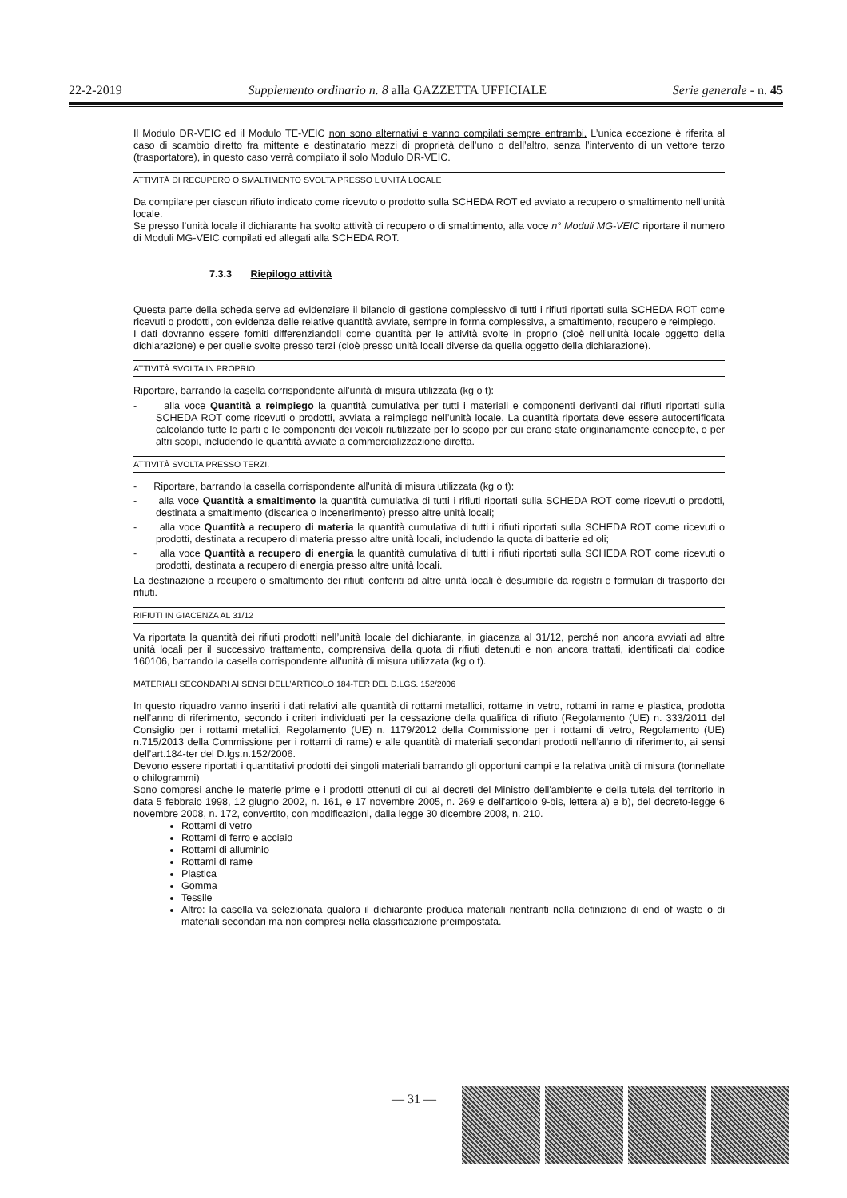22-2-2019 Supplemento ordinario n. 8 alla GAZZETTA UFFICIALE Serie generale - n. 45
Il Modulo DR-VEIC ed il Modulo TE-VEIC non sono alternativi e vanno compilati sempre entrambi. L’unica eccezione è riferita al caso di scambio diretto fra mittente e destinatario mezzi di proprietà dell’uno o dell’altro, senza l’intervento di un vettore terzo (trasportatore), in questo caso verrà compilato il solo Modulo DR-VEIC.
ATTIVITÀ DI RECUPERO O SMALTIMENTO SVOLTA PRESSO L'UNITÀ LOCALE
Da compilare per ciascun rifiuto indicato come ricevuto o prodotto sulla SCHEDA ROT ed avviato a recupero o smaltimento nell’unità locale.
Se presso l’unità locale il dichiarante ha svolto attività di recupero o di smaltimento, alla voce n° Moduli MG-VEIC riportare il numero di Moduli MG-VEIC compilati ed allegati alla SCHEDA ROT.
7.3.3 Riepilogo attività
Questa parte della scheda serve ad evidenziare il bilancio di gestione complessivo di tutti i rifiuti riportati sulla SCHEDA ROT come ricevuti o prodotti, con evidenza delle relative quantità avviate, sempre in forma complessiva, a smaltimento, recupero e reimpiego.
I dati dovranno essere forniti differenziandoli come quantità per le attività svolte in proprio (cioè nell’unità locale oggetto della dichiarazione) e per quelle svolte presso terzi (cioè presso unità locali diverse da quella oggetto della dichiarazione).
ATTIVITÀ SVOLTA IN PROPRIO.
Riportare, barrando la casella corrispondente all'unità di misura utilizzata (kg o t):
- alla voce Quantità a reimpiego la quantità cumulativa per tutti i materiali e componenti derivanti dai rifiuti riportati sulla SCHEDA ROT come ricevuti o prodotti, avviata a reimpiego nell’unità locale. La quantità riportata deve essere autocertificata calcolando tutte le parti e le componenti dei veicoli riutilizzate per lo scopo per cui erano state originariamente concepite, o per altri scopi, includendo le quantità avviate a commercializzazione diretta.
ATTIVITÀ SVOLTA PRESSO TERZI.
- Riportare, barrando la casella corrispondente all'unità di misura utilizzata (kg o t):
- alla voce Quantità a smaltimento la quantità cumulativa di tutti i rifiuti riportati sulla SCHEDA ROT come ricevuti o prodotti, destinata a smaltimento (discarica o incenerimento) presso altre unità locali;
- alla voce Quantità a recupero di materia la quantità cumulativa di tutti i rifiuti riportati sulla SCHEDA ROT come ricevuti o prodotti, destinata a recupero di materia presso altre unità locali, includendo la quota di batterie ed oli;
- alla voce Quantità a recupero di energia la quantità cumulativa di tutti i rifiuti riportati sulla SCHEDA ROT come ricevuti o prodotti, destinata a recupero di energia presso altre unità locali.
La destinazione a recupero o smaltimento dei rifiuti conferiti ad altre unità locali è desumibile da registri e formulari di trasporto dei rifiuti.
RIFIUTI IN GIACENZA AL 31/12
Va riportata la quantità dei rifiuti prodotti nell’unità locale del dichiarante, in giacenza al 31/12, perché non ancora avviati ad altre unità locali per il successivo trattamento, comprensiva della quota di rifiuti detenuti e non ancora trattati, identificati dal codice 160106, barrando la casella corrispondente all'unità di misura utilizzata (kg o t).
MATERIALI SECONDARI AI SENSI DELL’ARTICOLO 184-TER DEL D.LGS. 152/2006
In questo riquadro vanno inseriti i dati relativi alle quantità di rottami metallici, rottame in vetro, rottami in rame e plastica, prodotta nell’anno di riferimento, secondo i criteri individuati per la cessazione della qualifica di rifiuto (Regolamento (UE) n. 333/2011 del Consiglio per i rottami metallici, Regolamento (UE) n. 1179/2012 della Commissione per i rottami di vetro, Regolamento (UE) n.715/2013 della Commissione per i rottami di rame) e alle quantità di materiali secondari prodotti nell’anno di riferimento, ai sensi dell’art.184-ter del D.lgs.n.152/2006.
Devono essere riportati i quantitativi prodotti dei singoli materiali barrando gli opportuni campi e la relativa unità di misura (tonnellate o chilogrammi)
Sono compresi anche le materie prime e i prodotti ottenuti di cui ai decreti del Ministro dell'ambiente e della tutela del territorio in data 5 febbraio 1998, 12 giugno 2002, n. 161, e 17 novembre 2005, n. 269 e dell'articolo 9-bis, lettera a) e b), del decreto-legge 6 novembre 2008, n. 172, convertito, con modificazioni, dalla legge 30 dicembre 2008, n. 210.
Rottami di vetro
Rottami di ferro e acciaio
Rottami di alluminio
Rottami di rame
Plastica
Gomma
Tessile
Altro: la casella va selezionata qualora il dichiarante produca materiali rientranti nella definizione di end of waste o di materiali secondari ma non compresi nella classificazione preimpostata.
— 31 —